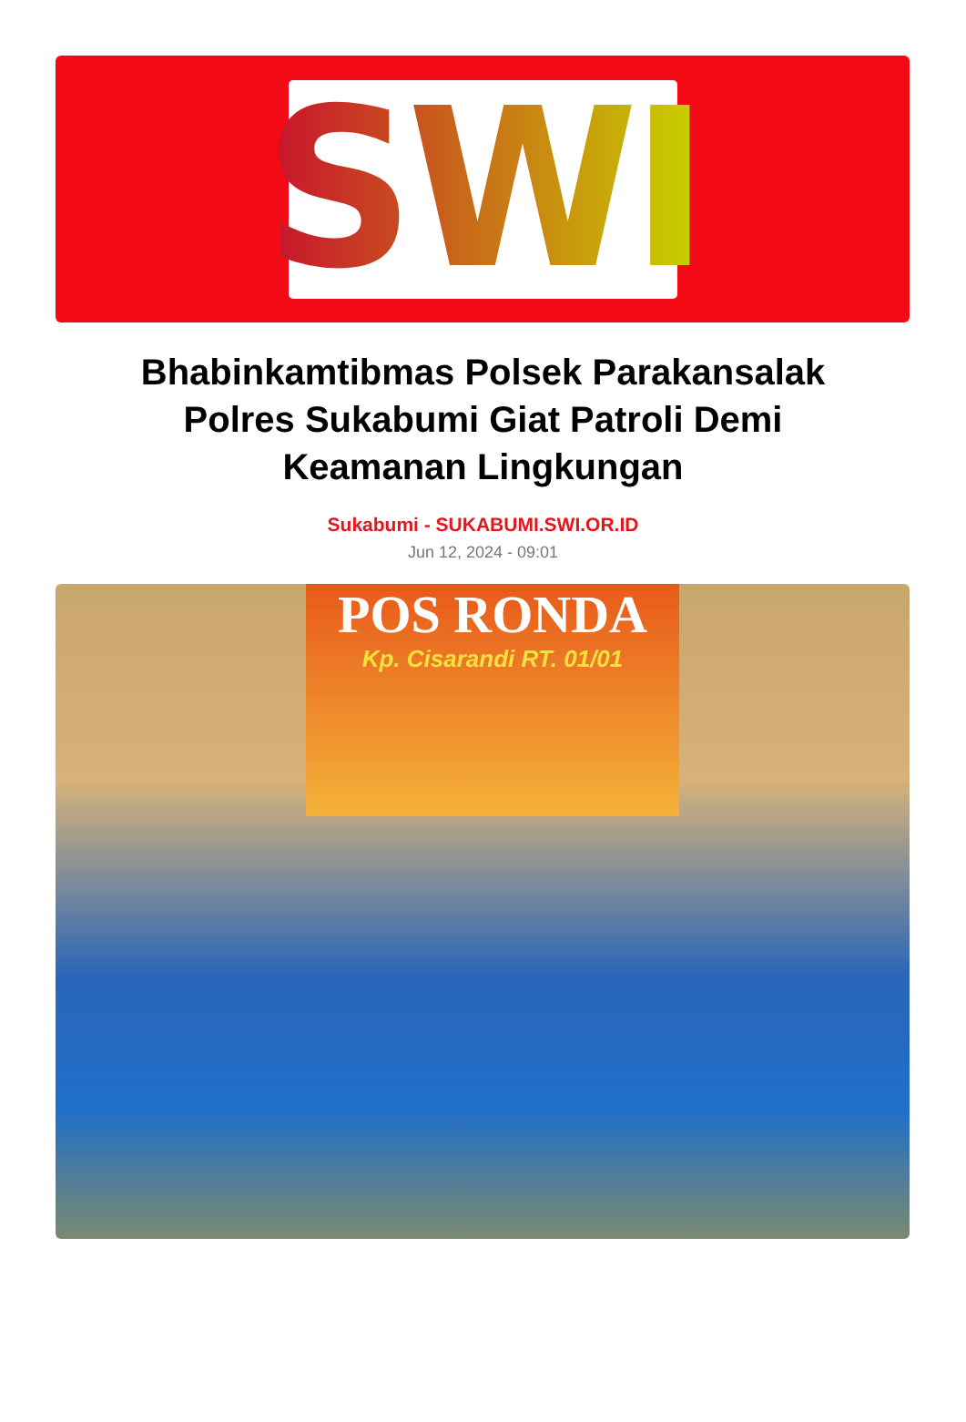SWI
Bhabinkamtibmas Polsek Parakansalak Polres Sukabumi Giat Patroli Demi Keamanan Lingkungan
Sukabumi - SUKABUMI.SWI.OR.ID
Jun 12, 2024 - 09:01
POS RONDA
Kp. Cisarandi RT. 01/01